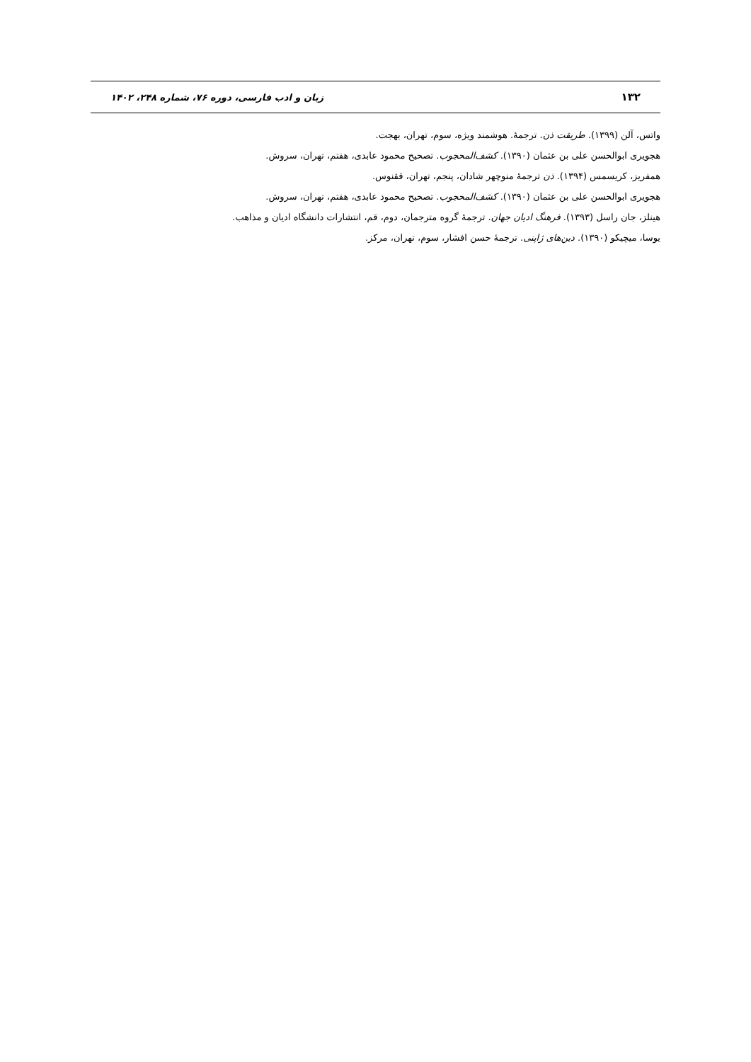۱۳۲ زبان و ادب فارسی، دوره ۷۶، شماره ۲۴۸، ۱۴۰۲
واتس، آلن (۱۳۹۹). طریقت ذن. ترجمهٔ. هوشمند ویژه، سوم، تهران، بهجت.
هجویری ابوالحسن علی بن عثمان (۱۳۹۰). کشف‌المحجوب. تصحیح محمود عابدی، هفتم، تهران، سروش.
همفریز، کریسمس (۱۳۹۴). ذن ترجمهٔ منوچهر شادان، پنجم، تهران، ققنوس.
هجویری ابوالحسن علی بن عثمان (۱۳۹۰). کشف‌المحجوب. تصحیح محمود عابدی، هفتم، تهران، سروش.
هینلز، جان راسل (۱۳۹۳). فرهنگ ادیان جهان. ترجمهٔ گروه مترجمان، دوم، قم، انتشارات دانشگاه ادیان و مذاهب.
یوسا، میچیکو (۱۳۹۰). دین‌های ژاپنی. ترجمهٔ حسن افشار، سوم، تهران، مرکز.